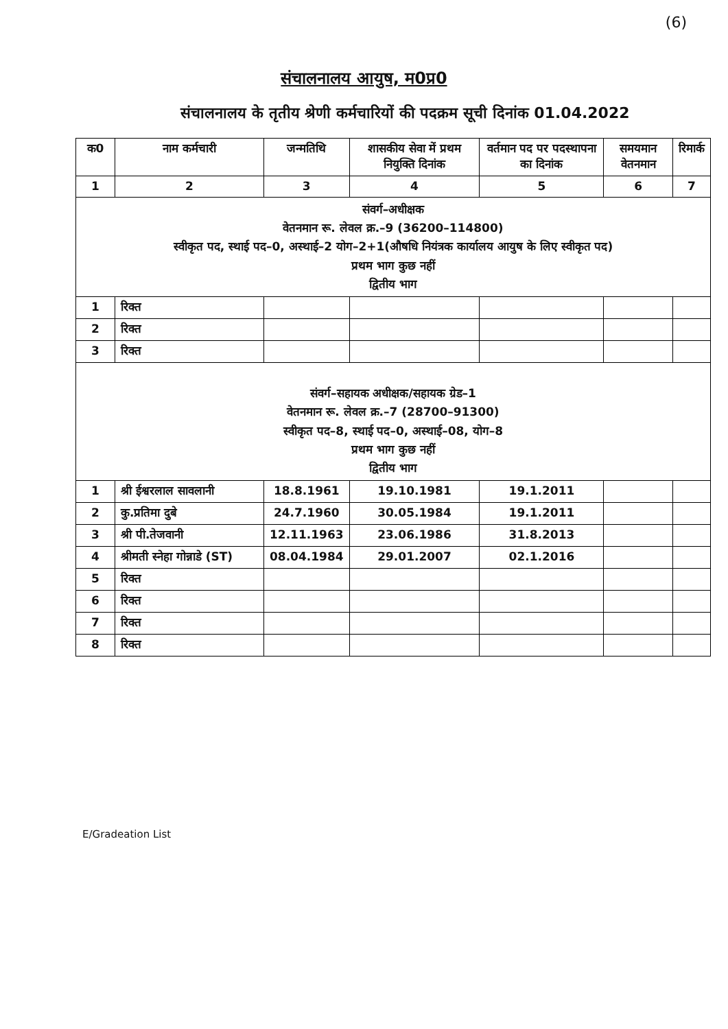(6)
संचालनालय आयुष, म0प्र0
संचालनालय के तृतीय श्रेणी कर्मचारियों की पदक्रम सूची दिनांक 01.04.2022
| क0 | नाम कर्मचारी | जन्मतिथि | शासकीय सेवा में प्रथम नियुक्ति दिनांक | वर्तमान पद पर पदस्थापना का दिनांक | समयमान वेतनमान | रिमार्क |
| --- | --- | --- | --- | --- | --- | --- |
| 1 | 2 | 3 | 4 | 5 | 6 | 7 |
| संवर्ग–अधीक्षक वेतनमान रू. लेवल क्र.–9 (36200–114800) स्वीकृत पद, स्थाई पद–0, अस्थाई–2 योग–2+1(औषधि नियंत्रक कार्यालय आयुष के लिए स्वीकृत पद) प्रथम भाग कुछ नहीं द्वितीय भाग | | | | | | |
| 1 | रिक्त | | | | | |
| 2 | रिक्त | | | | | |
| 3 | रिक्त | | | | | |
| संवर्ग–सहायक अधीक्षक/सहायक ग्रेड–1 वेतनमान रू. लेवल क्र.–7 (28700–91300) स्वीकृत पद–8, स्थाई पद–0, अस्थाई–08, योग–8 प्रथम भाग कुछ नहीं द्वितीय भाग | | | | | | |
| 1 | श्री ईश्वरलाल सावलानी | 18.8.1961 | 19.10.1981 | 19.1.2011 | | |
| 2 | कु.प्रतिमा दुबे | 24.7.1960 | 30.05.1984 | 19.1.2011 | | |
| 3 | श्री पी.तेजवानी | 12.11.1963 | 23.06.1986 | 31.8.2013 | | |
| 4 | श्रीमती स्नेहा गोन्नाडे (ST) | 08.04.1984 | 29.01.2007 | 02.1.2016 | | |
| 5 | रिक्त | | | | | |
| 6 | रिक्त | | | | | |
| 7 | रिक्त | | | | | |
| 8 | रिक्त | | | | | |
E/Gradeation List